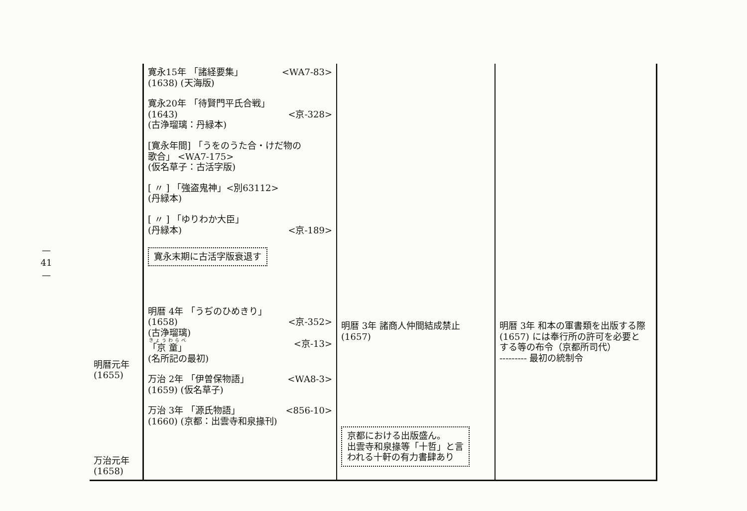—
41
—
| 明暦元年 (1655) 万治元年 (1658) | 寛永15年 「諸経要集」 <WA7-83> (1638) (天海版) 寛永20年 「待賢門平氏合戦」 (1643) <京-328> (古浄瑠璃：丹緑本) [寛永年間] 「うをのうた合・けだ物の 歌合」 <WA7-175> (仮名草子：古活字版) [ 〃 ] 「強盗鬼神」<別63112> (丹緑本) [ 〃 ] 「ゆりわか大臣」 (丹緑本) <京-189> 寛永末期に古活字版衰退す 明暦 4年 「うぢのひめきり」 (1658) <京-352> (古浄瑠璃) 「京 童」 <京-13> (名所記の最初) 万治 2年 「伊曽保物語」 <WA8-3> (1659) (仮名草子) 万治 3年 「源氏物語」 <856-10> (1660) (京都：出雲寺和泉掾刊) | 明暦 3年 諸商人仲間結成禁止 (1657) 京都における出版盛ん。 出雲寺和泉掾等「十哲」と言 われる十軒の有力書肆あり | 明暦 3年 和本の軍書類を出版する際 (1657) には奉行所の許可を必要と する等の布令（京都所司代） --------- 最初の統制令 |